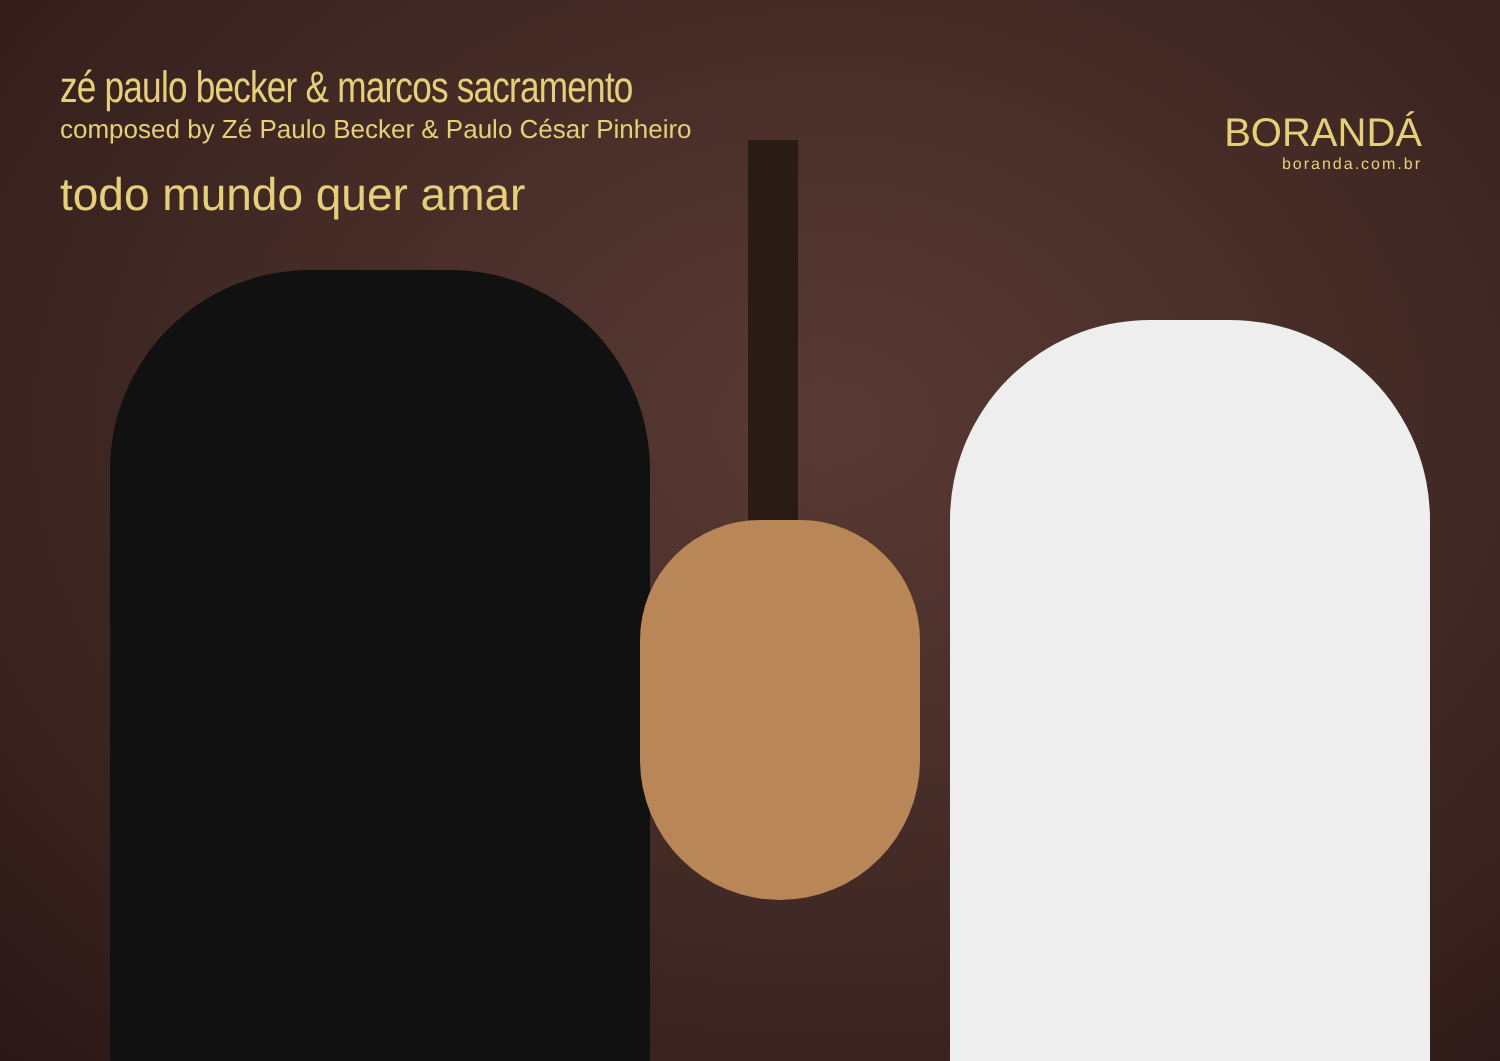zé paulo becker & marcos sacramento
composed by Zé Paulo Becker & Paulo César Pinheiro
todo mundo quer amar
BORANDÁ
boranda.com.br